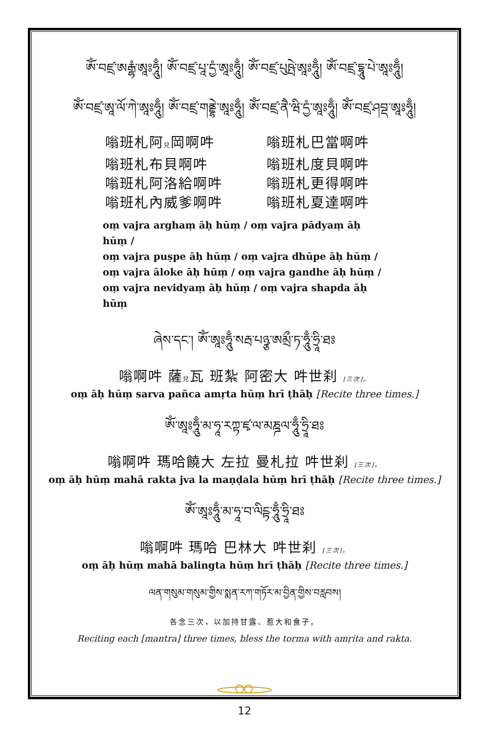ཨོཾ་བཛྲ་ཨརྒྷཾ་ཨཱཿཧཱུྃ། ཨོཾ་བཛྲ་པཱ་དྱཾ་ཨཱཿཧཱུྃ། ཨོཾ་བཛྲ་པུཥྤེ་ཨཱཿཧཱུྃ། ཨོཾ་བཛྲ་དྷཱུ་པེ་ཨཱཿཧཱུྃ།
ཨོཾ་བཛྲ་ཨཱ་ལོ་ཀེ་ཨཱཿཧཱུྃ། ཨོཾ་བཛྲ་གནྡྷེ་ཨཱཿཧཱུྃ། ཨོཾ་བཛྲ་ནཻ་ཝི་དྱཾ་ཨཱཿཧཱུྃ། ཨོཾ་བཛྲ་ཤབྡ་ཨཱཿཧཱུྃ།
嗡班札阿兒岡啊吽
嗡班札巴當啊吽
嗡班札布貝啊吽
嗡班札度貝啊吽
嗡班札阿洛給啊吽
嗡班札更得啊吽
嗡班札內威爹啊吽
嗡班札夏達啊吽
oṃ vajra arghaṃ āḥ hūṃ / oṃ vajra pādyaṃ āḥ hūṃ /
oṃ vajra puṣpe āḥ hūṃ / oṃ vajra dhūpe āḥ hūṃ /
oṃ vajra āloke āḥ hūṃ / oṃ vajra gandhe āḥ hūṃ /
oṃ vajra nevidyaṃ āḥ hūṃ / oṃ vajra shapda āḥ hūṃ
ཞེས་དང་། ཨོཾ་ཨཱཿཧཱུྃ་སརྦ་པཉྩ་ཨམྲྀ་ཏ་ཧཱུྃ་ཧྲཱི་ཐཿ
嗡啊吽 薩兒瓦 班紮 阿密大 吽世刹 [三次]。
oṃ āḥ hūṃ sarva pañca amṛta hūṃ hrī ṭhāḥ [Recite three times.]
ཨོཾ་ཨཱཿཧཱུྃ་མ་ཧཱ་རཀྟ་ཛྭ་ལ་མཎྜལ་ཧཱུྃ་ཧྲཱི་ཐཿ
嗡啊吽 瑪哈饒大 左拉 曼札拉 吽世刹 [三次]。
oṃ āḥ hūṃ mahā rakta jva la maṇḍala hūṃ hrī ṭhāḥ [Recite three times.]
ཨོཾ་ཨཱཿཧཱུྃ་མ་ཧཱ་བ་ལིངྟ་ཧཱུྃ་ཧྲཱི་ཐཿ
嗡啊吽 瑪哈 巴林大 吽世刹 [三次]。
oṃ āḥ hūṃ mahā balingta hūṃ hrī ṭhāḥ [Recite three times.]
ལན་གསུམ་གསུམ་གྱིས་སྨན་རཀ་གཏོར་མ་བྱིན་གྱིས་བརླབས།
各念三次，以加持甘露、惹大和食子。
Reciting each [mantra] three times, bless the torma with amṛita and rakta.
12